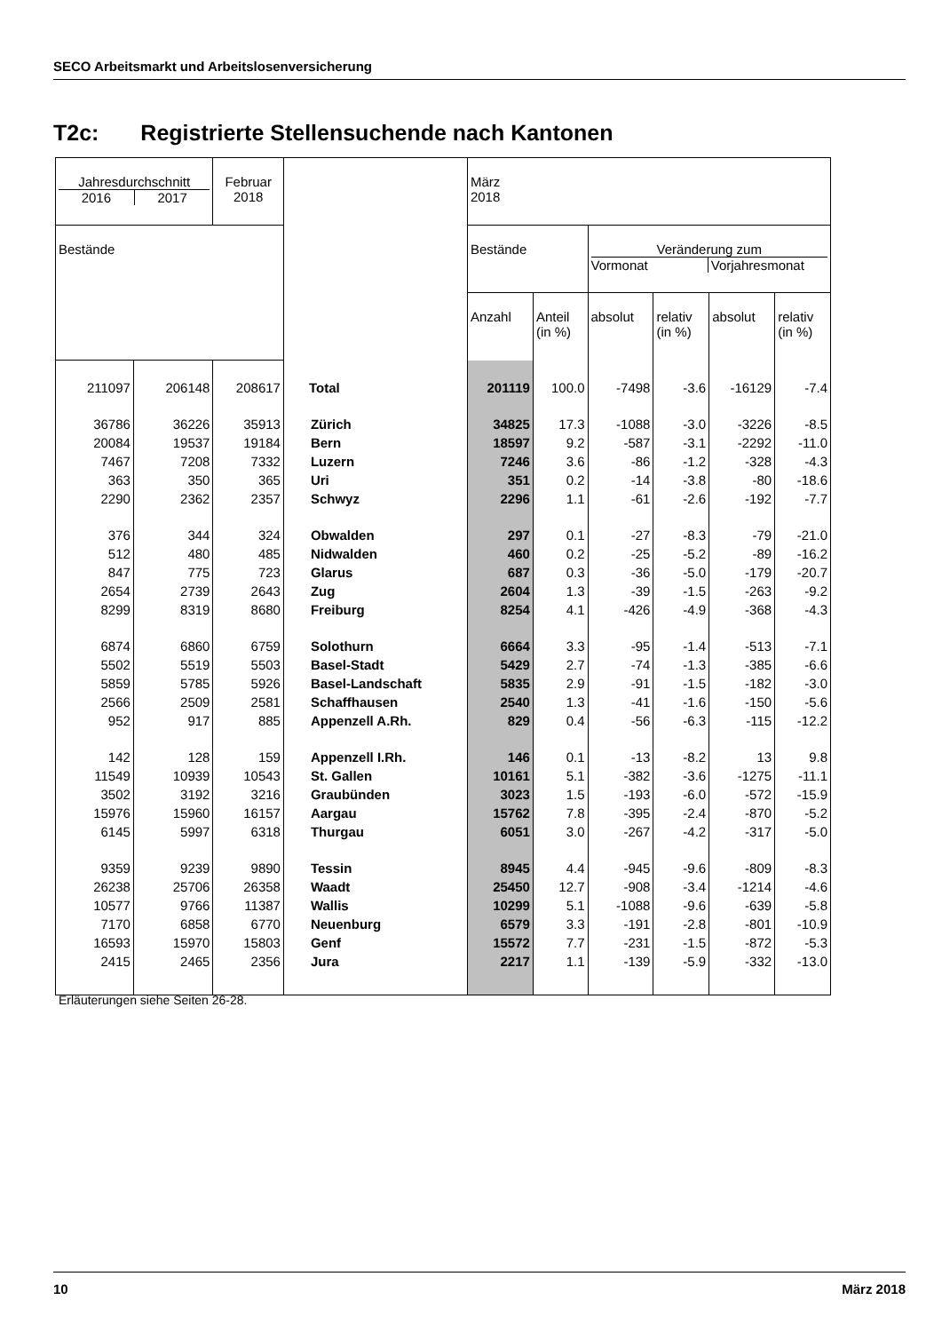SECO Arbeitsmarkt und Arbeitslosenversicherung
T2c: Registrierte Stellensuchende nach Kantonen
| Jahresdurchschnitt 2016 2017 | | Februar 2018 | | März 2018 | | | | | |
| --- | --- | --- | --- | --- | --- | --- | --- | --- | --- |
| Bestände | | | | Bestände | | Veränderung zum Vormonat Vorjahresmonat | | | |
| | | | | Anzahl | Anteil (in %) | absolut | relativ (in %) | absolut | relativ (in %) |
| 211097 | 206148 | 208617 | Total | 201119 | 100.0 | -7498 | -3.6 | -16129 | -7.4 |
| 36786 | 36226 | 35913 | Zürich | 34825 | 17.3 | -1088 | -3.0 | -3226 | -8.5 |
| 20084 | 19537 | 19184 | Bern | 18597 | 9.2 | -587 | -3.1 | -2292 | -11.0 |
| 7467 | 7208 | 7332 | Luzern | 7246 | 3.6 | -86 | -1.2 | -328 | -4.3 |
| 363 | 350 | 365 | Uri | 351 | 0.2 | -14 | -3.8 | -80 | -18.6 |
| 2290 | 2362 | 2357 | Schwyz | 2296 | 1.1 | -61 | -2.6 | -192 | -7.7 |
| 376 | 344 | 324 | Obwalden | 297 | 0.1 | -27 | -8.3 | -79 | -21.0 |
| 512 | 480 | 485 | Nidwalden | 460 | 0.2 | -25 | -5.2 | -89 | -16.2 |
| 847 | 775 | 723 | Glarus | 687 | 0.3 | -36 | -5.0 | -179 | -20.7 |
| 2654 | 2739 | 2643 | Zug | 2604 | 1.3 | -39 | -1.5 | -263 | -9.2 |
| 8299 | 8319 | 8680 | Freiburg | 8254 | 4.1 | -426 | -4.9 | -368 | -4.3 |
| 6874 | 6860 | 6759 | Solothurn | 6664 | 3.3 | -95 | -1.4 | -513 | -7.1 |
| 5502 | 5519 | 5503 | Basel-Stadt | 5429 | 2.7 | -74 | -1.3 | -385 | -6.6 |
| 5859 | 5785 | 5926 | Basel-Landschaft | 5835 | 2.9 | -91 | -1.5 | -182 | -3.0 |
| 2566 | 2509 | 2581 | Schaffhausen | 2540 | 1.3 | -41 | -1.6 | -150 | -5.6 |
| 952 | 917 | 885 | Appenzell A.Rh. | 829 | 0.4 | -56 | -6.3 | -115 | -12.2 |
| 142 | 128 | 159 | Appenzell I.Rh. | 146 | 0.1 | -13 | -8.2 | 13 | 9.8 |
| 11549 | 10939 | 10543 | St. Gallen | 10161 | 5.1 | -382 | -3.6 | -1275 | -11.1 |
| 3502 | 3192 | 3216 | Graubünden | 3023 | 1.5 | -193 | -6.0 | -572 | -15.9 |
| 15976 | 15960 | 16157 | Aargau | 15762 | 7.8 | -395 | -2.4 | -870 | -5.2 |
| 6145 | 5997 | 6318 | Thurgau | 6051 | 3.0 | -267 | -4.2 | -317 | -5.0 |
| 9359 | 9239 | 9890 | Tessin | 8945 | 4.4 | -945 | -9.6 | -809 | -8.3 |
| 26238 | 25706 | 26358 | Waadt | 25450 | 12.7 | -908 | -3.4 | -1214 | -4.6 |
| 10577 | 9766 | 11387 | Wallis | 10299 | 5.1 | -1088 | -9.6 | -639 | -5.8 |
| 7170 | 6858 | 6770 | Neuenburg | 6579 | 3.3 | -191 | -2.8 | -801 | -10.9 |
| 16593 | 15970 | 15803 | Genf | 15572 | 7.7 | -231 | -1.5 | -872 | -5.3 |
| 2415 | 2465 | 2356 | Jura | 2217 | 1.1 | -139 | -5.9 | -332 | -13.0 |
Erläuterungen siehe Seiten 26-28.
10 März 2018